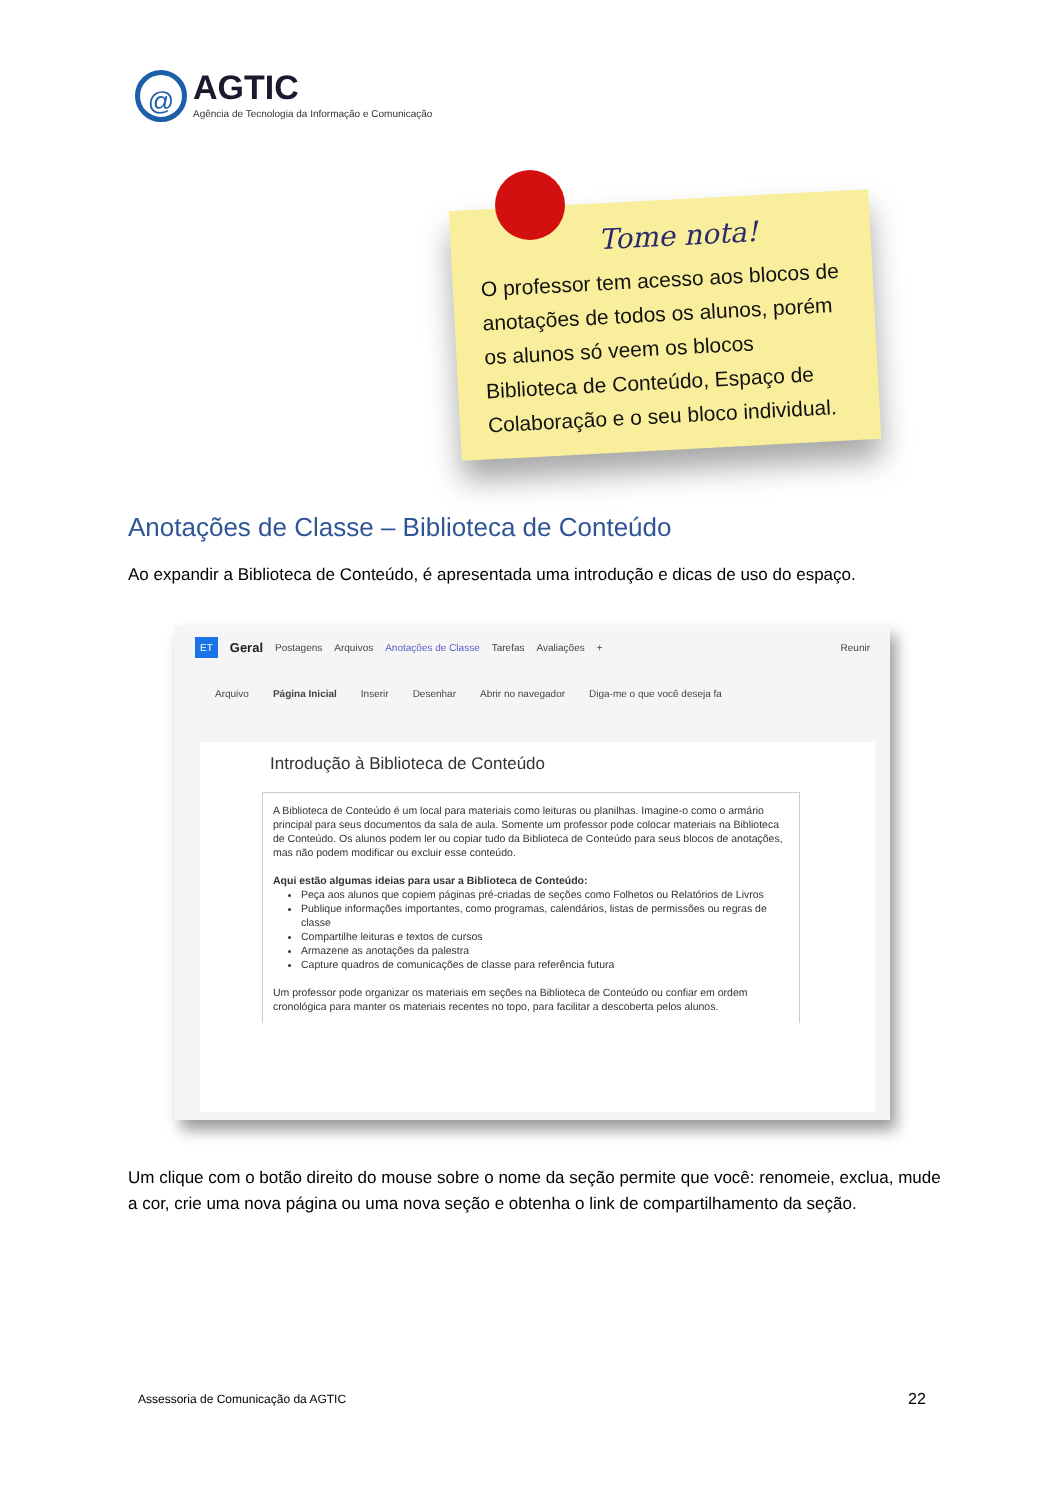@
AGTIC
Agência de Tecnologia da Informação e Comunicação
Tome nota!
O professor tem acesso aos blocos de anotações de todos os alunos, porém os alunos só veem os blocos Biblioteca de Conteúdo, Espaço de Colaboração e o seu bloco individual.
Anotações de Classe – Biblioteca de Conteúdo
Ao expandir a Biblioteca de Conteúdo, é apresentada uma introdução e dicas de uso do espaço.
ET Geral Postagens Arquivos Anotações de Classe Tarefas Avaliações + Reunir
Arquivo Página Inicial Inserir Desenhar Abrir no navegador Diga-me o que você deseja fa
Introdução à Biblioteca de Conteúdo
A Biblioteca de Conteúdo é um local para materiais como leituras ou planilhas. Imagine-o como o armário principal para seus documentos da sala de aula. Somente um professor pode colocar materiais na Biblioteca de Conteúdo. Os alunos podem ler ou copiar tudo da Biblioteca de Conteúdo para seus blocos de anotações, mas não podem modificar ou excluir esse conteúdo.
Aqui estão algumas ideias para usar a Biblioteca de Conteúdo:
Peça aos alunos que copiem páginas pré-criadas de seções como Folhetos ou Relatórios de Livros
Publique informações importantes, como programas, calendários, listas de permissões ou regras de classe
Compartilhe leituras e textos de cursos
Armazene as anotações da palestra
Capture quadros de comunicações de classe para referência futura
Um professor pode organizar os materiais em seções na Biblioteca de Conteúdo ou confiar em ordem cronológica para manter os materiais recentes no topo, para facilitar a descoberta pelos alunos.
Um clique com o botão direito do mouse sobre o nome da seção permite que você: renomeie, exclua, mude a cor, crie uma nova página ou uma nova seção e obtenha o link de compartilhamento da seção.
Assessoria de Comunicação da AGTIC
22